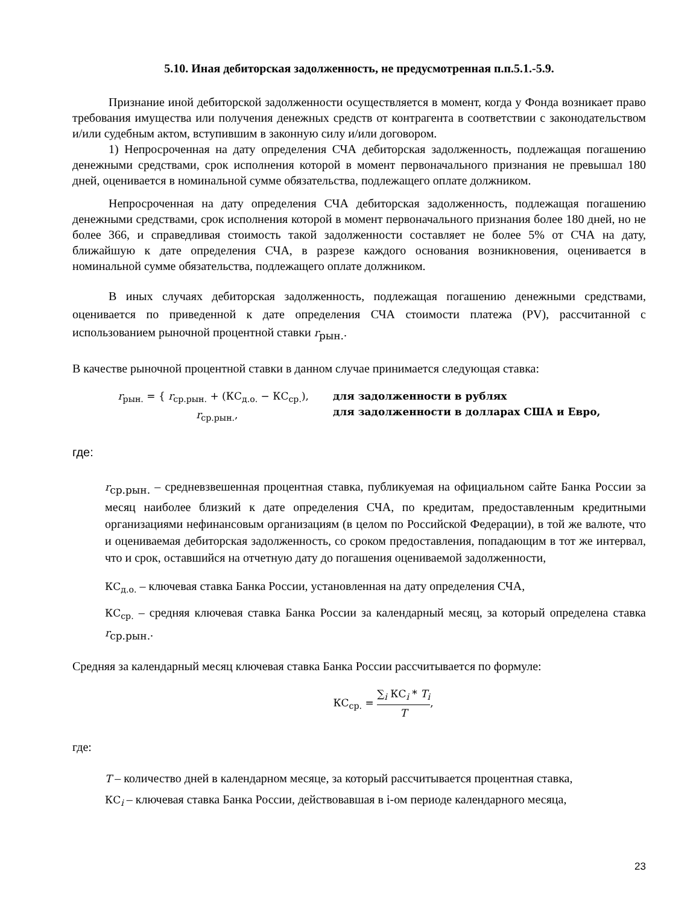5.10. Иная дебиторская задолженность, не предусмотренная п.п.5.1.-5.9.
Признание иной дебиторской задолженности осуществляется в момент, когда у Фонда возникает право требования имущества или получения денежных средств от контрагента в соответствии с законодательством и/или судебным актом, вступившим в законную силу и/или договором.
1) Непросроченная на дату определения СЧА дебиторская задолженность, подлежащая погашению денежными средствами, срок исполнения которой в момент первоначального признания не превышал 180 дней, оценивается в номинальной сумме обязательства, подлежащего оплате должником.
Непросроченная на дату определения СЧА дебиторская задолженность, подлежащая погашению денежными средствами, срок исполнения которой в момент первоначального признания более 180 дней, но не более 366, и справедливая стоимость такой задолженности составляет не более 5% от СЧА на дату, ближайшую к дате определения СЧА, в разрезе каждого основания возникновения, оценивается в номинальной сумме обязательства, подлежащего оплате должником.
В иных случаях дебиторская задолженность, подлежащая погашению денежными средствами, оценивается по приведенной к дате определения СЧА стоимости платежа (PV), рассчитанной с использованием рыночной процентной ставки r<sub>рын.</sub>.
В качестве рыночной процентной ставки в данном случае принимается следующая ставка:
r<sub>рын.</sub> = { r<sub>ср.рын.</sub> + (КС<sub>д.о.</sub> − КС<sub>ср.</sub>),
r<sub>ср.рын.</sub>,
для задолженности в рублях
для задолженности в долларах США и Евро,
где:
r<sub>ср.рын.</sub> – средневзвешенная процентная ставка, публикуемая на официальном сайте Банка России за месяц наиболее близкий к дате определения СЧА, по кредитам, предоставленным кредитными организациями нефинансовым организациям (в целом по Российской Федерации), в той же валюте, что и оцениваемая дебиторская задолженность, со сроком предоставления, попадающим в тот же интервал, что и срок, оставшийся на отчетную дату до погашения оцениваемой задолженности,
КС<sub>д.о.</sub> – ключевая ставка Банка России, установленная на дату определения СЧА,
КС<sub>ср.</sub> – средняя ключевая ставка Банка России за календарный месяц, за который определена ставка r<sub>ср.рын.</sub>.
Средняя за календарный месяц ключевая ставка Банка России рассчитывается по формуле:
КС<sub>ср.</sub> = ∑<sub>i</sub> КС<sub>i</sub> * T<sub>i</sub> T,
где:
T – количество дней в календарном месяце, за который рассчитывается процентная ставка,
КС<sub>i</sub> – ключевая ставка Банка России, действовавшая в i-ом периоде календарного месяца,
23